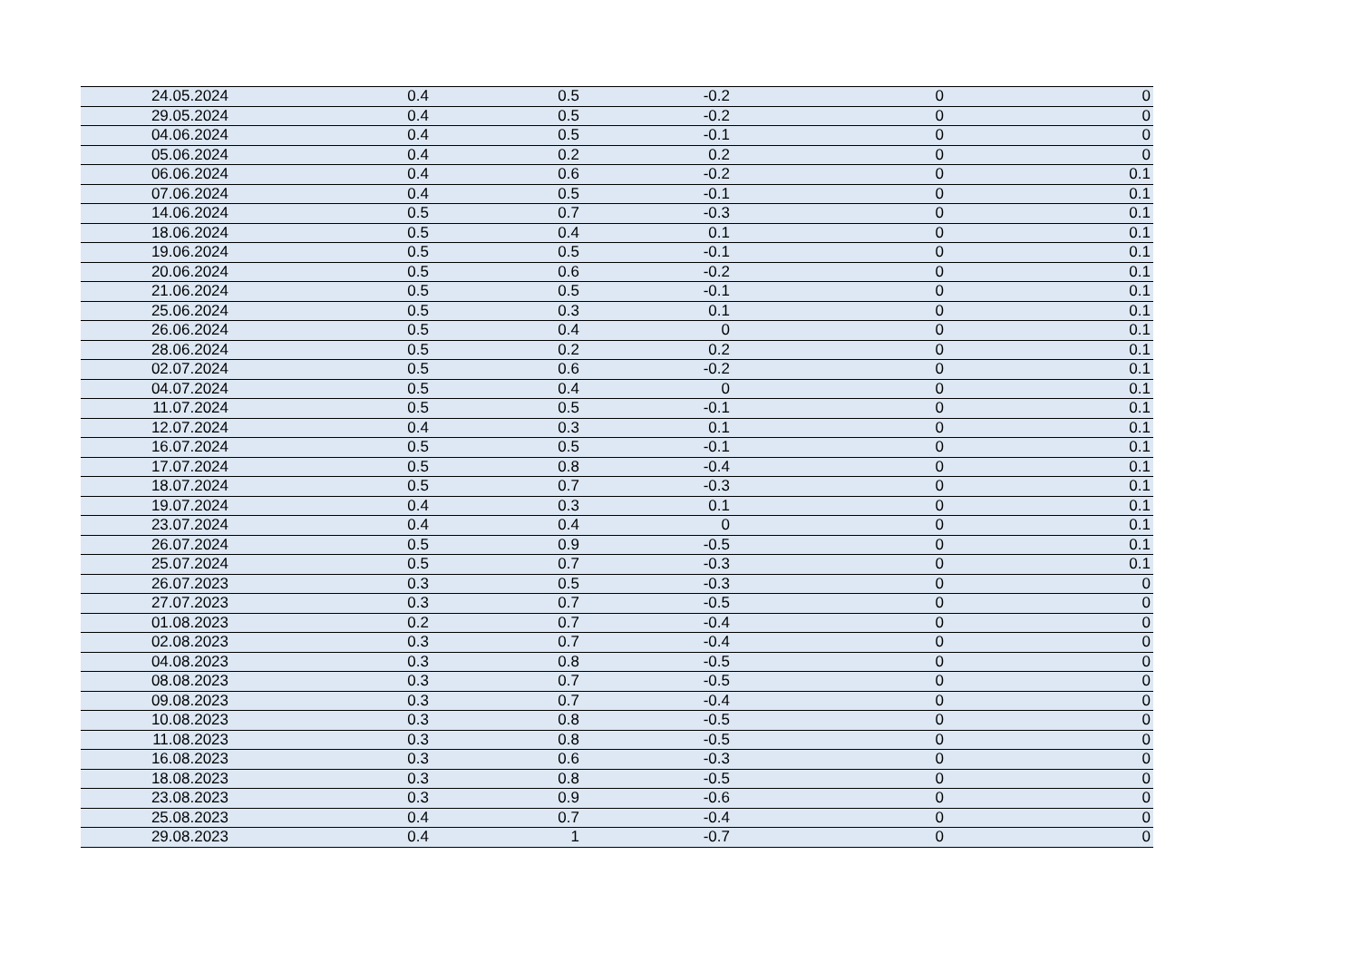| 24.05.2024 | 0.4 | 0.5 | -0.2 | 0 | 0 |
| 29.05.2024 | 0.4 | 0.5 | -0.2 | 0 | 0 |
| 04.06.2024 | 0.4 | 0.5 | -0.1 | 0 | 0 |
| 05.06.2024 | 0.4 | 0.2 | 0.2 | 0 | 0 |
| 06.06.2024 | 0.4 | 0.6 | -0.2 | 0 | 0.1 |
| 07.06.2024 | 0.4 | 0.5 | -0.1 | 0 | 0.1 |
| 14.06.2024 | 0.5 | 0.7 | -0.3 | 0 | 0.1 |
| 18.06.2024 | 0.5 | 0.4 | 0.1 | 0 | 0.1 |
| 19.06.2024 | 0.5 | 0.5 | -0.1 | 0 | 0.1 |
| 20.06.2024 | 0.5 | 0.6 | -0.2 | 0 | 0.1 |
| 21.06.2024 | 0.5 | 0.5 | -0.1 | 0 | 0.1 |
| 25.06.2024 | 0.5 | 0.3 | 0.1 | 0 | 0.1 |
| 26.06.2024 | 0.5 | 0.4 | 0 | 0 | 0.1 |
| 28.06.2024 | 0.5 | 0.2 | 0.2 | 0 | 0.1 |
| 02.07.2024 | 0.5 | 0.6 | -0.2 | 0 | 0.1 |
| 04.07.2024 | 0.5 | 0.4 | 0 | 0 | 0.1 |
| 11.07.2024 | 0.5 | 0.5 | -0.1 | 0 | 0.1 |
| 12.07.2024 | 0.4 | 0.3 | 0.1 | 0 | 0.1 |
| 16.07.2024 | 0.5 | 0.5 | -0.1 | 0 | 0.1 |
| 17.07.2024 | 0.5 | 0.8 | -0.4 | 0 | 0.1 |
| 18.07.2024 | 0.5 | 0.7 | -0.3 | 0 | 0.1 |
| 19.07.2024 | 0.4 | 0.3 | 0.1 | 0 | 0.1 |
| 23.07.2024 | 0.4 | 0.4 | 0 | 0 | 0.1 |
| 26.07.2024 | 0.5 | 0.9 | -0.5 | 0 | 0.1 |
| 25.07.2024 | 0.5 | 0.7 | -0.3 | 0 | 0.1 |
| 26.07.2023 | 0.3 | 0.5 | -0.3 | 0 | 0 |
| 27.07.2023 | 0.3 | 0.7 | -0.5 | 0 | 0 |
| 01.08.2023 | 0.2 | 0.7 | -0.4 | 0 | 0 |
| 02.08.2023 | 0.3 | 0.7 | -0.4 | 0 | 0 |
| 04.08.2023 | 0.3 | 0.8 | -0.5 | 0 | 0 |
| 08.08.2023 | 0.3 | 0.7 | -0.5 | 0 | 0 |
| 09.08.2023 | 0.3 | 0.7 | -0.4 | 0 | 0 |
| 10.08.2023 | 0.3 | 0.8 | -0.5 | 0 | 0 |
| 11.08.2023 | 0.3 | 0.8 | -0.5 | 0 | 0 |
| 16.08.2023 | 0.3 | 0.6 | -0.3 | 0 | 0 |
| 18.08.2023 | 0.3 | 0.8 | -0.5 | 0 | 0 |
| 23.08.2023 | 0.3 | 0.9 | -0.6 | 0 | 0 |
| 25.08.2023 | 0.4 | 0.7 | -0.4 | 0 | 0 |
| 29.08.2023 | 0.4 | 1 | -0.7 | 0 | 0 |